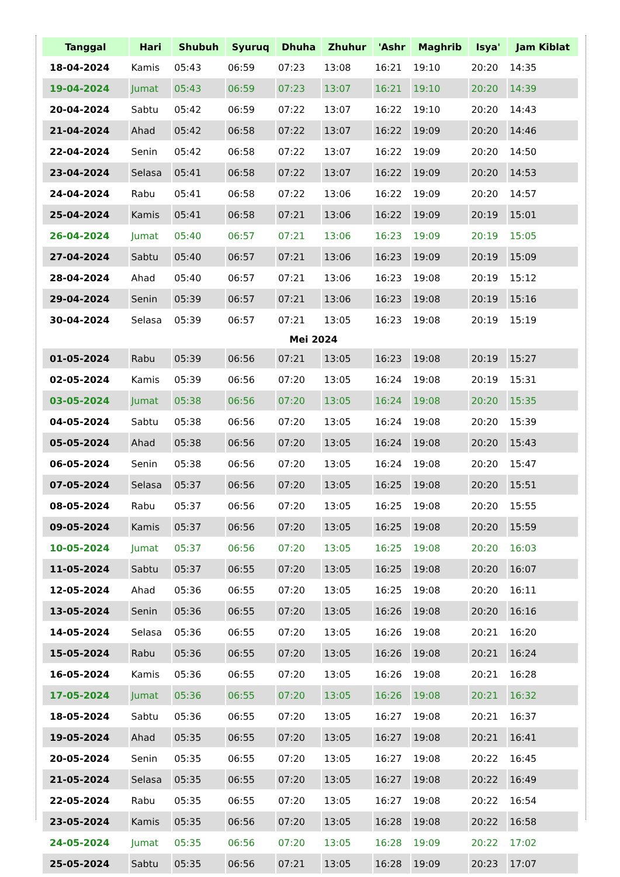| Tanggal | Hari | Shubuh | Syuruq | Dhuha | Zhuhur | 'Ashr | Maghrib | Isya' | Jam Kiblat |
| --- | --- | --- | --- | --- | --- | --- | --- | --- | --- |
| 18-04-2024 | Kamis | 05:43 | 06:59 | 07:23 | 13:08 | 16:21 | 19:10 | 20:20 | 14:35 |
| 19-04-2024 | Jumat | 05:43 | 06:59 | 07:23 | 13:07 | 16:21 | 19:10 | 20:20 | 14:39 |
| 20-04-2024 | Sabtu | 05:42 | 06:59 | 07:22 | 13:07 | 16:22 | 19:10 | 20:20 | 14:43 |
| 21-04-2024 | Ahad | 05:42 | 06:58 | 07:22 | 13:07 | 16:22 | 19:09 | 20:20 | 14:46 |
| 22-04-2024 | Senin | 05:42 | 06:58 | 07:22 | 13:07 | 16:22 | 19:09 | 20:20 | 14:50 |
| 23-04-2024 | Selasa | 05:41 | 06:58 | 07:22 | 13:07 | 16:22 | 19:09 | 20:20 | 14:53 |
| 24-04-2024 | Rabu | 05:41 | 06:58 | 07:22 | 13:06 | 16:22 | 19:09 | 20:20 | 14:57 |
| 25-04-2024 | Kamis | 05:41 | 06:58 | 07:21 | 13:06 | 16:22 | 19:09 | 20:19 | 15:01 |
| 26-04-2024 | Jumat | 05:40 | 06:57 | 07:21 | 13:06 | 16:23 | 19:09 | 20:19 | 15:05 |
| 27-04-2024 | Sabtu | 05:40 | 06:57 | 07:21 | 13:06 | 16:23 | 19:09 | 20:19 | 15:09 |
| 28-04-2024 | Ahad | 05:40 | 06:57 | 07:21 | 13:06 | 16:23 | 19:08 | 20:19 | 15:12 |
| 29-04-2024 | Senin | 05:39 | 06:57 | 07:21 | 13:06 | 16:23 | 19:08 | 20:19 | 15:16 |
| 30-04-2024 | Selasa | 05:39 | 06:57 | 07:21 | 13:05 | 16:23 | 19:08 | 20:19 | 15:19 |
| Mei 2024 | | | | | | | | | |
| 01-05-2024 | Rabu | 05:39 | 06:56 | 07:21 | 13:05 | 16:23 | 19:08 | 20:19 | 15:27 |
| 02-05-2024 | Kamis | 05:39 | 06:56 | 07:20 | 13:05 | 16:24 | 19:08 | 20:19 | 15:31 |
| 03-05-2024 | Jumat | 05:38 | 06:56 | 07:20 | 13:05 | 16:24 | 19:08 | 20:20 | 15:35 |
| 04-05-2024 | Sabtu | 05:38 | 06:56 | 07:20 | 13:05 | 16:24 | 19:08 | 20:20 | 15:39 |
| 05-05-2024 | Ahad | 05:38 | 06:56 | 07:20 | 13:05 | 16:24 | 19:08 | 20:20 | 15:43 |
| 06-05-2024 | Senin | 05:38 | 06:56 | 07:20 | 13:05 | 16:24 | 19:08 | 20:20 | 15:47 |
| 07-05-2024 | Selasa | 05:37 | 06:56 | 07:20 | 13:05 | 16:25 | 19:08 | 20:20 | 15:51 |
| 08-05-2024 | Rabu | 05:37 | 06:56 | 07:20 | 13:05 | 16:25 | 19:08 | 20:20 | 15:55 |
| 09-05-2024 | Kamis | 05:37 | 06:56 | 07:20 | 13:05 | 16:25 | 19:08 | 20:20 | 15:59 |
| 10-05-2024 | Jumat | 05:37 | 06:56 | 07:20 | 13:05 | 16:25 | 19:08 | 20:20 | 16:03 |
| 11-05-2024 | Sabtu | 05:37 | 06:55 | 07:20 | 13:05 | 16:25 | 19:08 | 20:20 | 16:07 |
| 12-05-2024 | Ahad | 05:36 | 06:55 | 07:20 | 13:05 | 16:25 | 19:08 | 20:20 | 16:11 |
| 13-05-2024 | Senin | 05:36 | 06:55 | 07:20 | 13:05 | 16:26 | 19:08 | 20:20 | 16:16 |
| 14-05-2024 | Selasa | 05:36 | 06:55 | 07:20 | 13:05 | 16:26 | 19:08 | 20:21 | 16:20 |
| 15-05-2024 | Rabu | 05:36 | 06:55 | 07:20 | 13:05 | 16:26 | 19:08 | 20:21 | 16:24 |
| 16-05-2024 | Kamis | 05:36 | 06:55 | 07:20 | 13:05 | 16:26 | 19:08 | 20:21 | 16:28 |
| 17-05-2024 | Jumat | 05:36 | 06:55 | 07:20 | 13:05 | 16:26 | 19:08 | 20:21 | 16:32 |
| 18-05-2024 | Sabtu | 05:36 | 06:55 | 07:20 | 13:05 | 16:27 | 19:08 | 20:21 | 16:37 |
| 19-05-2024 | Ahad | 05:35 | 06:55 | 07:20 | 13:05 | 16:27 | 19:08 | 20:21 | 16:41 |
| 20-05-2024 | Senin | 05:35 | 06:55 | 07:20 | 13:05 | 16:27 | 19:08 | 20:22 | 16:45 |
| 21-05-2024 | Selasa | 05:35 | 06:55 | 07:20 | 13:05 | 16:27 | 19:08 | 20:22 | 16:49 |
| 22-05-2024 | Rabu | 05:35 | 06:55 | 07:20 | 13:05 | 16:27 | 19:08 | 20:22 | 16:54 |
| 23-05-2024 | Kamis | 05:35 | 06:56 | 07:20 | 13:05 | 16:28 | 19:08 | 20:22 | 16:58 |
| 24-05-2024 | Jumat | 05:35 | 06:56 | 07:20 | 13:05 | 16:28 | 19:09 | 20:22 | 17:02 |
| 25-05-2024 | Sabtu | 05:35 | 06:56 | 07:21 | 13:05 | 16:28 | 19:09 | 20:23 | 17:07 |